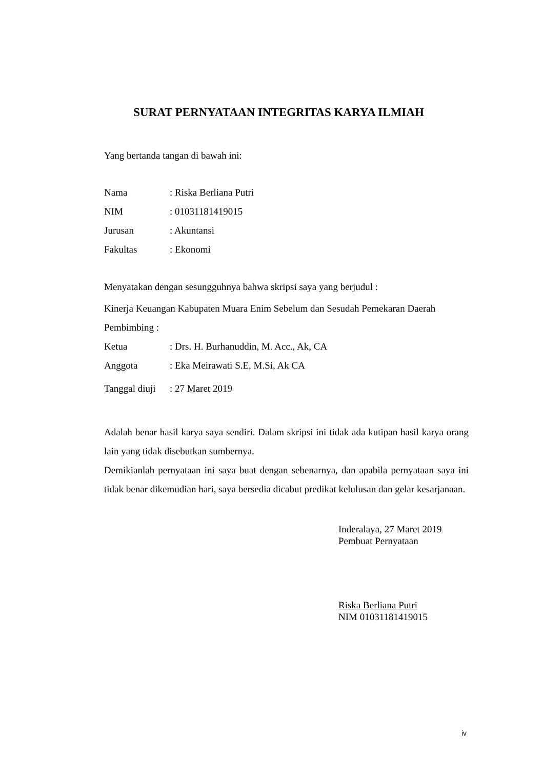SURAT PERNYATAAN INTEGRITAS KARYA ILMIAH
Yang bertanda tangan di bawah ini:
Nama: Riska Berliana Putri
NIM: 01031181419015
Jurusan: Akuntansi
Fakultas: Ekonomi
Menyatakan dengan sesungguhnya bahwa skripsi saya yang berjudul :
Kinerja Keuangan Kabupaten Muara Enim Sebelum dan Sesudah Pemekaran Daerah
Pembimbing :
Ketua: Drs. H. Burhanuddin, M. Acc., Ak, CA
Anggota: Eka Meirawati S.E, M.Si, Ak CA
Tanggal diuji: 27 Maret 2019
Adalah benar hasil karya saya sendiri. Dalam skripsi ini tidak ada kutipan hasil karya orang lain yang tidak disebutkan sumbernya.
Demikianlah pernyataan ini saya buat dengan sebenarnya, dan apabila pernyataan saya ini tidak benar dikemudian hari, saya bersedia dicabut predikat kelulusan dan gelar kesarjanaan.
Inderalaya, 27 Maret 2019
Pembuat Pernyataan
Riska Berliana Putri
NIM 01031181419015
iv